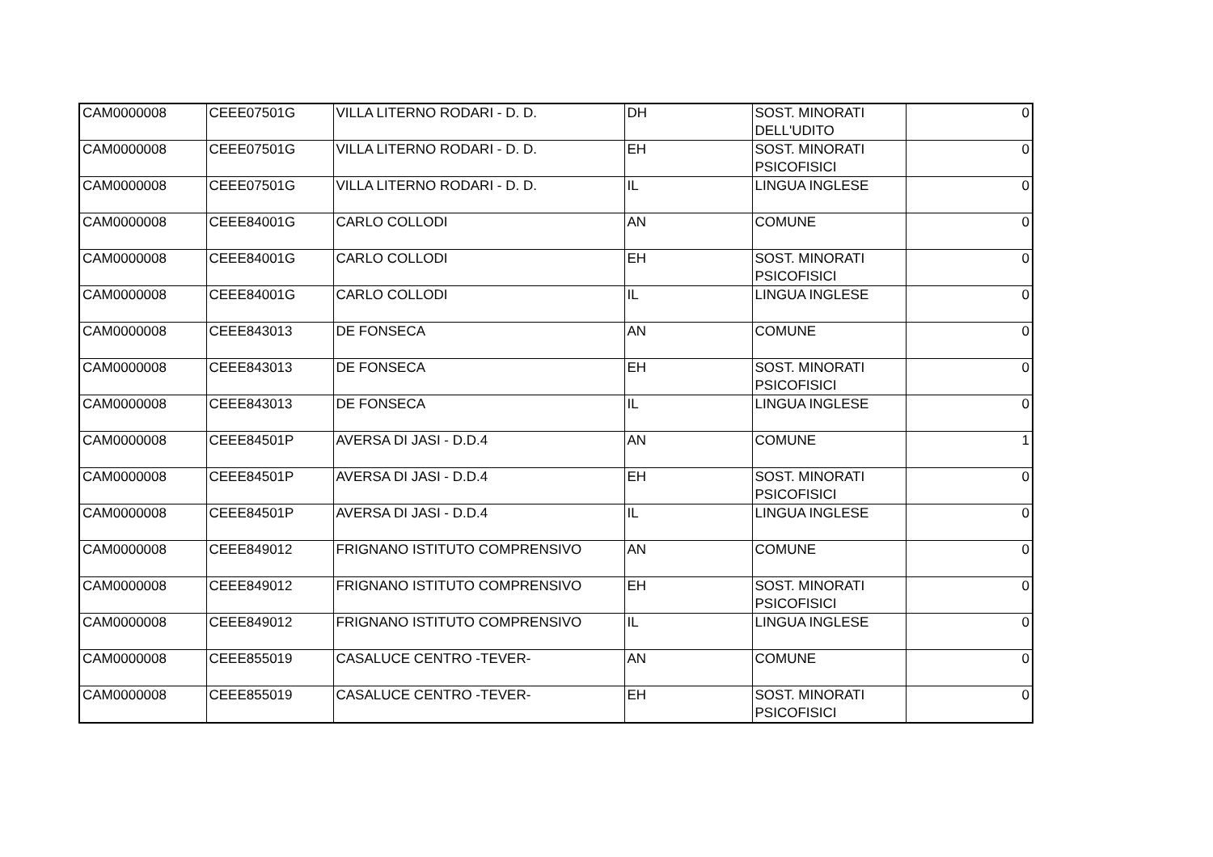| CAM0000008 | CEEE07501G | VILLA LITERNO RODARI - D. D. | DH | SOST. MINORATI DELL'UDITO | 0 |
| CAM0000008 | CEEE07501G | VILLA LITERNO RODARI - D. D. | EH | SOST. MINORATI PSICOFISICI | 0 |
| CAM0000008 | CEEE07501G | VILLA LITERNO RODARI - D. D. | IL | LINGUA INGLESE | 0 |
| CAM0000008 | CEEE84001G | CARLO COLLODI | AN | COMUNE | 0 |
| CAM0000008 | CEEE84001G | CARLO COLLODI | EH | SOST. MINORATI PSICOFISICI | 0 |
| CAM0000008 | CEEE84001G | CARLO COLLODI | IL | LINGUA INGLESE | 0 |
| CAM0000008 | CEEE843013 | DE FONSECA | AN | COMUNE | 0 |
| CAM0000008 | CEEE843013 | DE FONSECA | EH | SOST. MINORATI PSICOFISICI | 0 |
| CAM0000008 | CEEE843013 | DE FONSECA | IL | LINGUA INGLESE | 0 |
| CAM0000008 | CEEE84501P | AVERSA DI JASI - D.D.4 | AN | COMUNE | 1 |
| CAM0000008 | CEEE84501P | AVERSA DI JASI - D.D.4 | EH | SOST. MINORATI PSICOFISICI | 0 |
| CAM0000008 | CEEE84501P | AVERSA DI JASI - D.D.4 | IL | LINGUA INGLESE | 0 |
| CAM0000008 | CEEE849012 | FRIGNANO ISTITUTO COMPRENSIVO | AN | COMUNE | 0 |
| CAM0000008 | CEEE849012 | FRIGNANO ISTITUTO COMPRENSIVO | EH | SOST. MINORATI PSICOFISICI | 0 |
| CAM0000008 | CEEE849012 | FRIGNANO ISTITUTO COMPRENSIVO | IL | LINGUA INGLESE | 0 |
| CAM0000008 | CEEE855019 | CASALUCE CENTRO -TEVER- | AN | COMUNE | 0 |
| CAM0000008 | CEEE855019 | CASALUCE CENTRO -TEVER- | EH | SOST. MINORATI PSICOFISICI | 0 |